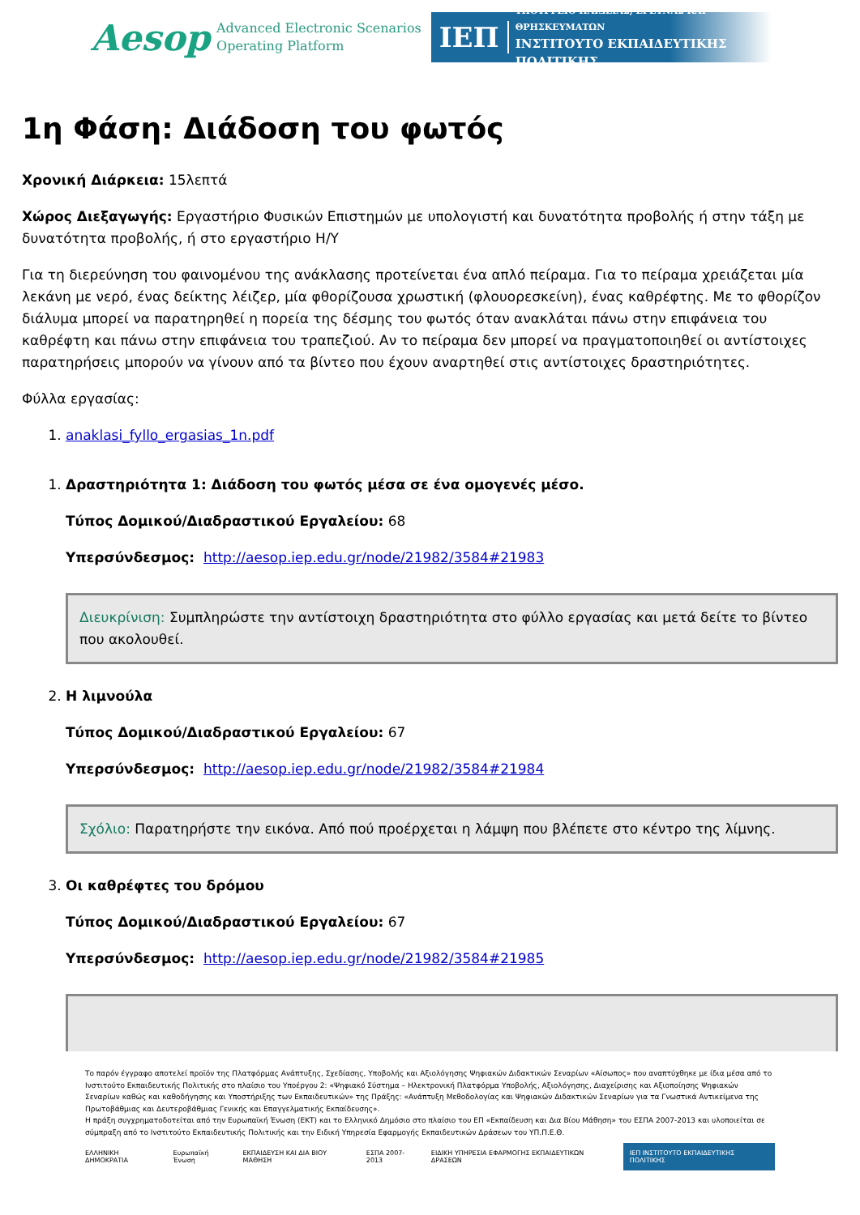Aesop Advanced Electronic Scenarios
Operating Platform
ΙΕΠ
ΥΠΟΥΡΓΕΙΟ ΠΑΙΔΕΙΑΣ, ΕΡΕΥΝΑΣ ΚΑΙ ΘΡΗΣΚΕΥΜΑΤΩΝ
ΙΝΣΤΙΤΟΥΤΟ ΕΚΠΑΙΔΕΥΤΙΚΗΣ ΠΟΛΙΤΙΚΗΣ
1η Φάση: Διάδοση του φωτός
Χρονική Διάρκεια: 15λεπτά
Χώρος Διεξαγωγής: Εργαστήριο Φυσικών Επιστημών με υπολογιστή και δυνατότητα προβολής ή στην τάξη με δυνατότητα προβολής, ή στο εργαστήριο Η/Υ
Για τη διερεύνηση του φαινομένου της ανάκλασης προτείνεται ένα απλό πείραμα. Για το πείραμα χρειάζεται μία λεκάνη με νερό, ένας δείκτης λέιζερ, μία φθορίζουσα χρωστική (φλουορεσκείνη), ένας καθρέφτης. Με το φθορίζον διάλυμα μπορεί να παρατηρηθεί η πορεία της δέσμης του φωτός όταν ανακλάται πάνω στην επιφάνεια του καθρέφτη και πάνω στην επιφάνεια του τραπεζιού. Αν το πείραμα δεν μπορεί να πραγματοποιηθεί οι αντίστοιχες παρατηρήσεις μπορούν να γίνουν από τα βίντεο που έχουν αναρτηθεί στις αντίστοιχες δραστηριότητες.
Φύλλα εργασίας:
1. anaklasi_fyllo_ergasias_1n.pdf
1. Δραστηριότητα 1: Διάδοση του φωτός μέσα σε ένα ομογενές μέσο.
Τύπος Δομικού/Διαδραστικού Εργαλείου: 68
Υπερσύνδεσμος: http://aesop.iep.edu.gr/node/21982/3584#21983
Διευκρίνιση: Συμπληρώστε την αντίστοιχη δραστηριότητα στο φύλλο εργασίας και μετά δείτε το βίντεο που ακολουθεί.
2. Η λιμνούλα
Τύπος Δομικού/Διαδραστικού Εργαλείου: 67
Υπερσύνδεσμος: http://aesop.iep.edu.gr/node/21982/3584#21984
Σχόλιο: Παρατηρήστε την εικόνα. Από πού προέρχεται η λάμψη που βλέπετε στο κέντρο της λίμνης.
3. Οι καθρέφτες του δρόμου
Τύπος Δομικού/Διαδραστικού Εργαλείου: 67
Υπερσύνδεσμος: http://aesop.iep.edu.gr/node/21982/3584#21985
Το παρόν έγγραφο αποτελεί προϊόν της Πλατφόρμας Ανάπτυξης, Σχεδίασης, Υποβολής και Αξιολόγησης Ψηφιακών Διδακτικών Σεναρίων «Αίσωπος» που αναπτύχθηκε με ίδια μέσα από το Ινστιτούτο Εκπαιδευτικής Πολιτικής στο πλαίσιο του Υποέργου 2: «Ψηφιακό Σύστημα – Ηλεκτρονική Πλατφόρμα Υποβολής, Αξιολόγησης, Διαχείρισης και Αξιοποίησης Ψηφιακών Σεναρίων καθώς και καθοδήγησης και Υποστήριξης των Εκπαιδευτικών» της Πράξης: «Ανάπτυξη Μεθοδολογίας και Ψηφιακών Διδακτικών Σεναρίων για τα Γνωστικά Αντικείμενα της Πρωτοβάθμιας και Δευτεροβάθμιας Γενικής και Επαγγελματικής Εκπαίδευσης».
Η πράξη συγχρηματοδοτείται από την Ευρωπαϊκή Ένωση (ΕΚΤ) και το Ελληνικό Δημόσιο στο πλαίσιο του ΕΠ «Εκπαίδευση και Δια Βίου Μάθηση» του ΕΣΠΑ 2007-2013 και υλοποιείται σε σύμπραξη από το Ινστιτούτο Εκπαιδευτικής Πολιτικής και την Ειδική Υπηρεσία Εφαρμογής Εκπαιδευτικών Δράσεων του ΥΠ.Π.Ε.Θ.
ΕΛΛΗΝΙΚΗ ΔΗΜΟΚΡΑΤΙΑ Ευρωπαϊκή Ένωση ΕΚΠΑΙΔΕΥΣΗ ΚΑΙ ΔΙΑ ΒΙΟΥ ΜΑΘΗΣΗ ΕΣΠΑ 2007-2013 ΕΙΔΙΚΗ ΥΠΗΡΕΣΙΑ ΕΦΑΡΜΟΓΗΣ ΕΚΠΑΙΔΕΥΤΙΚΩΝ ΔΡΑΣΕΩΝ ΙΕΠ ΙΝΣΤΙΤΟΥΤΟ ΕΚΠΑΙΔΕΥΤΙΚΗΣ ΠΟΛΙΤΙΚΗΣ